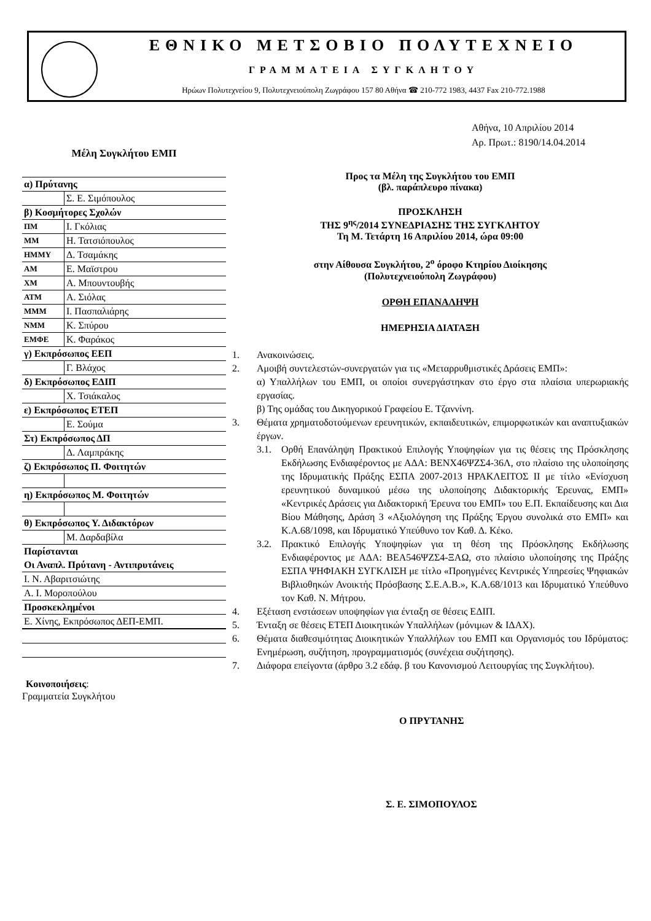ΕΘΝΙΚΟ ΜΕΤΣΟΒΙΟ ΠΟΛΥΤΕΧΝΕΙΟ
ΓΡΑΜΜΑΤΕΙΑ ΣΥΓΚΛΗΤΟΥ
Ηρώων Πολυτεχνείου 9, Πολυτεχνειούπολη Ζωγράφου 157 80 Αθήνα ☎ 210-772 1983, 4437 Fax 210-772.1988
Μέλη Συγκλήτου ΕΜΠ
| α) Πρύτανης | |
| | Σ. Ε. Σιμόπουλος |
| β) Κοσμήτορες Σχολών | |
| ΠΜ | Ι. Γκόλιας |
| ΜΜ | Η. Τατσιόπουλος |
| ΗΜΜΥ | Δ. Τσαμάκης |
| ΑΜ | Ε. Μαϊστρου |
| ΧΜ | Α. Μπουντουβής |
| ΑΤΜ | Α. Σιόλας |
| ΜΜΜ | Ι. Πασπαλιάρης |
| ΝΜΜ | Κ. Σπύρου |
| ΕΜΦΕ | Κ. Φαράκος |
| γ) Εκπρόσωπος ΕΕΠ | |
| | Γ. Βλάχος |
| δ) Εκπρόσωπος ΕΔΙΠ | |
| | Χ. Τσιάκαλος |
| ε) Εκπρόσωπος ΕΤΕΠ | |
| | Ε. Σούμα |
| Στ) Εκπρόσωπος ΔΠ | |
| | Δ. Λαμπράκης |
| ζ) Εκπρόσωπος Π. Φοιτητών | |
| η) Εκπρόσωπος Μ. Φοιτητών | |
| θ) Εκπρόσωπος Υ. Διδακτόρων | |
| | Μ. Δαρδαβίλα |
| Παρίστανται | |
| Οι Αναπλ. Πρύτανη - Αντιπρυτάνεις | |
| Ι. Ν. Αβαριτσιώτης | |
| Α. Ι. Μοροπούλου | |
| Προσκεκλημένοι | |
| Ε. Χίνης, Εκπρόσωπος ΔΕΠ-ΕΜΠ. | |
Κοινοποιήσεις:
Γραμματεία Συγκλήτου
Αθήνα, 10 Απριλίου 2014
Αρ. Πρωτ.: 8190/14.04.2014
Προς τα Μέλη της Συγκλήτου του ΕΜΠ
(βλ. παράπλευρο πίνακα)
ΠΡΟΣΚΛΗΣΗ
ΤΗΣ 9<sup>ης</sup>/2014 ΣΥΝΕΔΡΙΑΣΗΣ ΤΗΣ ΣΥΓΚΛΗΤΟΥ
Τη Μ. Τετάρτη 16 Απριλίου 2014, ώρα 09:00
στην Αίθουσα Συγκλήτου, 2<sup>ο</sup> όροφο Κτηρίου Διοίκησης
(Πολυτεχνειούπολη Ζωγράφου)
ΟΡΘΗ ΕΠΑΝΑΛΗΨΗ
ΗΜΕΡΗΣΙΑ ΔΙΑΤΑΞΗ
1. Ανακοινώσεις.
2. Αμοιβή συντελεστών-συνεργατών για τις «Μεταρρυθμιστικές Δράσεις ΕΜΠ»:
α) Υπαλλήλων του ΕΜΠ, οι οποίοι συνεργάστηκαν στο έργο στα πλαίσια υπερωριακής εργασίας.
β) Της ομάδας του Δικηγορικού Γραφείου Ε. Τζαννίνη.
3. Θέματα χρηματοδοτούμενων ερευνητικών, εκπαιδευτικών, επιμορφωτικών και αναπτυξιακών έργων.
3.1. Ορθή Επανάληψη Πρακτικού Επιλογής Υποψηφίων για τις θέσεις της Πρόσκλησης Εκδήλωσης Ενδιαφέροντος με ΑΔΑ: ΒΕΝΧ46ΨΖΣ4-36Λ, στο πλαίσιο της υλοποίησης της Ιδρυματικής Πράξης ΕΣΠΑ 2007-2013 ΗΡΑΚΛΕΙΤΟΣ ΙΙ με τίτλο «Ενίσχυση ερευνητικού δυναμικού μέσω της υλοποίησης Διδακτορικής Έρευνας, ΕΜΠ» «Κεντρικές Δράσεις για Διδακτορική Έρευνα του ΕΜΠ» του Ε.Π. Εκπαίδευσης και Δια Βίου Μάθησης, Δράση 3 «Αξιολόγηση της Πράξης Έργου συνολικά στο ΕΜΠ» και Κ.Α.68/1098, και Ιδρυματικό Υπεύθυνο τον Καθ. Δ. Κέκο.
3.2. Πρακτικό Επιλογής Υποψηφίων για τη θέση της Πρόσκλησης Εκδήλωσης Ενδιαφέροντος με ΑΔΑ: ΒΕΑ546ΨΖΣ4-ΞΑΩ, στο πλαίσιο υλοποίησης της Πράξης ΕΣΠΑ ΨΗΦΙΑΚΗ ΣΥΓΚΛΙΣΗ με τίτλο «Προηγμένες Κεντρικές Υπηρεσίες Ψηφιακών Βιβλιοθηκών Ανοικτής Πρόσβασης Σ.Ε.Α.Β.», Κ.Α.68/1013 και Ιδρυματικό Υπεύθυνο τον Καθ. Ν. Μήτρου.
4. Εξέταση ενστάσεων υποψηφίων για ένταξη σε θέσεις ΕΔΙΠ.
5. Ένταξη σε θέσεις ΕΤΕΠ Διοικητικών Υπαλλήλων (μόνιμων & ΙΔΑΧ).
6. Θέματα διαθεσιμότητας Διοικητικών Υπαλλήλων του ΕΜΠ και Οργανισμός του Ιδρύματος: Ενημέρωση, συζήτηση, προγραμματισμός (συνέχεια συζήτησης).
7. Διάφορα επείγοντα (άρθρο 3.2 εδάφ. β του Κανονισμού Λειτουργίας της Συγκλήτου).
Ο ΠΡΥΤΑΝΗΣ
Σ. Ε. ΣΙΜΟΠΟΥΛΟΣ